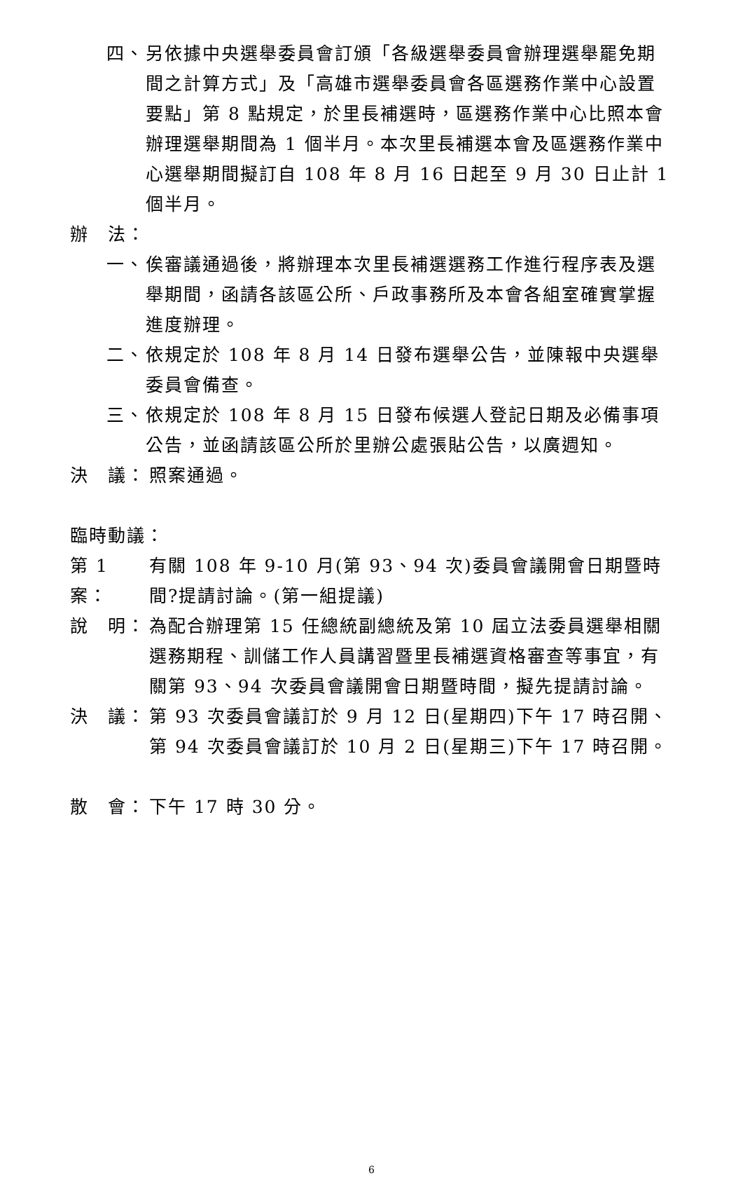四、 另依據中央選舉委員會訂頒「各級選舉委員會辦理選舉罷免期間之計算方式」及「高雄市選舉委員會各區選務作業中心設置要點」第 8 點規定，於里長補選時，區選務作業中心比照本會辦理選舉期間為 1 個半月。本次里長補選本會及區選務作業中心選舉期間擬訂自 108 年 8 月 16 日起至 9 月 30 日止計 1 個半月。
辦　法：
一、 俟審議通過後，將辦理本次里長補選選務工作進行程序表及選舉期間，函請各該區公所、戶政事務所及本會各組室確實掌握進度辦理。
二、 依規定於 108 年 8 月 14 日發布選舉公告，並陳報中央選舉委員會備查。
三、 依規定於 108 年 8 月 15 日發布候選人登記日期及必備事項公告，並函請該區公所於里辦公處張貼公告，以廣週知。
決　議： 照案通過。
臨時動議：
第 1 案：
有關 108 年 9-10 月(第 93、94 次)委員會議開會日期暨時間?提請討論。(第一組提議)
說　明： 為配合辦理第 15 任總統副總統及第 10 屆立法委員選舉相關選務期程、訓儲工作人員講習暨里長補選資格審查等事宜，有關第 93、94 次委員會議開會日期暨時間，擬先提請討論。
決　議： 第 93 次委員會議訂於 9 月 12 日(星期四)下午 17 時召開、第 94 次委員會議訂於 10 月 2 日(星期三)下午 17 時召開。
散　會： 下午 17 時 30 分。
6